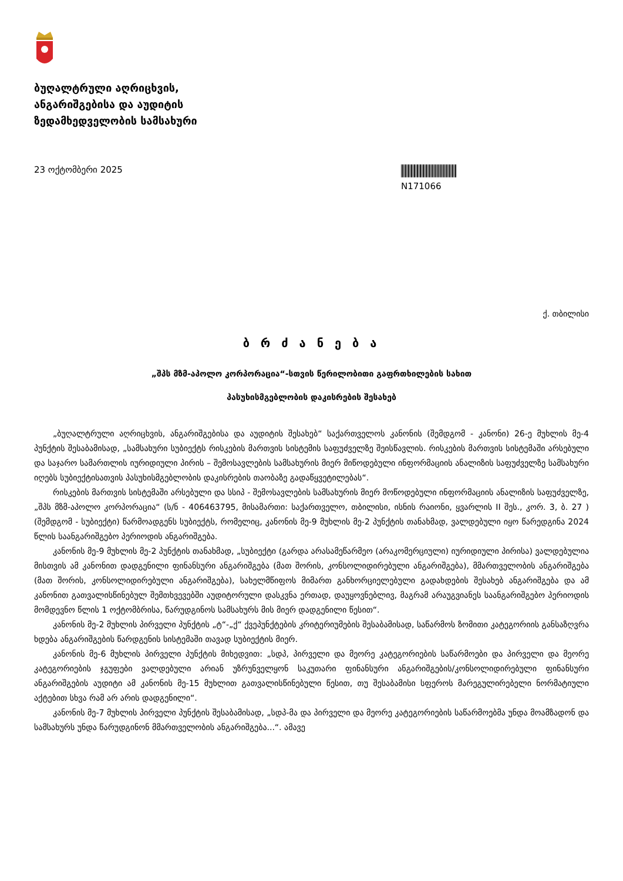ბუღალტრული აღრიცხვის,
ანგარიშგებისა და აუდიტის
ზედამხედველობის სამსახური
23 ოქტომბერი 2025
N171066
ქ. თბილისი
ბ რ ძ ა ნ ე ბ ა
„შპს მზმ-აპოლო კორპორაცია“-სთვის წერილობითი გაფრთხილების სახით
პასუხისმგებლობის დაკისრების შესახებ
„ბუღალტრული აღრიცხვის, ანგარიშგებისა და აუდიტის შესახებ“ საქართველოს კანონის (შემდგომ - კანონი) 26-ე მუხლის მე-4 პუნქტის შესაბამისად, „სამსახური სუბიექტს რისკების მართვის სისტემის საფუძველზე შეისწავლის. რისკების მართვის სისტემაში არსებული და საჯარო სამართლის იურიდიული პირის – შემოსავლების სამსახურის მიერ მიწოდებული ინფორმაციის ანალიზის საფუძველზე სამსახური იღებს სუბიექტისათვის პასუხისმგებლობის დაკისრების თაობაზე გადაწყვეტილებას“.
რისკების მართვის სისტემაში არსებული და სსიპ - შემოსავლების სამსახურის მიერ მოწოდებული ინფორმაციის ანალიზის საფუძველზე, „შპს მზმ-აპოლო კორპორაცია“ (ს/ნ - 406463795, მისამართი: საქართველო, თბილისი, ისნის რაიონი, ყვარლის II შეს., კორ. 3, ბ. 27 ) (შემდგომ - სუბიექტი) წარმოადგენს სუბიექტს, რომელიც, კანონის მე-9 მუხლის მე-2 პუნქტის თანახმად, ვალდებული იყო წარედგინა 2024 წლის საანგარიშგებო პერიოდის ანგარიშგება.
კანონის მე-9 მუხლის მე-2 პუნქტის თანახმად, „სუბიექტი (გარდა არასამეწარმეო (არაკომერციული) იურიდიული პირისა) ვალდებულია მისთვის ამ კანონით დადგენილი ფინანსური ანგარიშგება (მათ შორის, კონსოლიდირებული ანგარიშგება), მმართველობის ანგარიშგება (მათ შორის, კონსოლიდირებული ანგარიშგება), სახელმწიფოს მიმართ განხორციელებული გადახდების შესახებ ანგარიშგება და ამ კანონით გათვალისწინებულ შემთხვევებში აუდიტორული დასკვნა ერთად, დაუყოვნებლივ, მაგრამ არაუგვიანეს საანგარიშგებო პერიოდის მომდევნო წლის 1 ოქტომბრისა, წარუდგინოს სამსახურს მის მიერ დადგენილი წესით“.
კანონის მე-2 მუხლის პირველი პუნქტის „ტ“-„ქ“ ქვეპუნქტების კრიტერიუმების შესაბამისად, საწარმოს ზომითი კატეგორიის განსაზღვრა ხდება ანგარიშგების წარდგენის სისტემაში თავად სუბიექტის მიერ.
კანონის მე-6 მუხლის პირველი პუნქტის მიხედვით: „სდპ, პირველი და მეორე კატეგორიების საწარმოები და პირველი და მეორე კატეგორიების ჯგუფები ვალდებული არიან უზრუნველყონ საკუთარი ფინანსური ანგარიშგების/კონსოლიდირებული ფინანსური ანგარიშგების აუდიტი ამ კანონის მე-15 მუხლით გათვალისწინებული წესით, თუ შესაბამისი სფეროს მარეგულირებელი ნორმატიული აქტებით სხვა რამ არ არის დადგენილი“.
კანონის მე-7 მუხლის პირველი პუნქტის შესაბამისად, „სდპ-მა და პირველი და მეორე კატეგორიების საწარმოებმა უნდა მოამზადონ და სამსახურს უნდა წარუდგინონ მმართველობის ანგარიშგება...“. ამავე